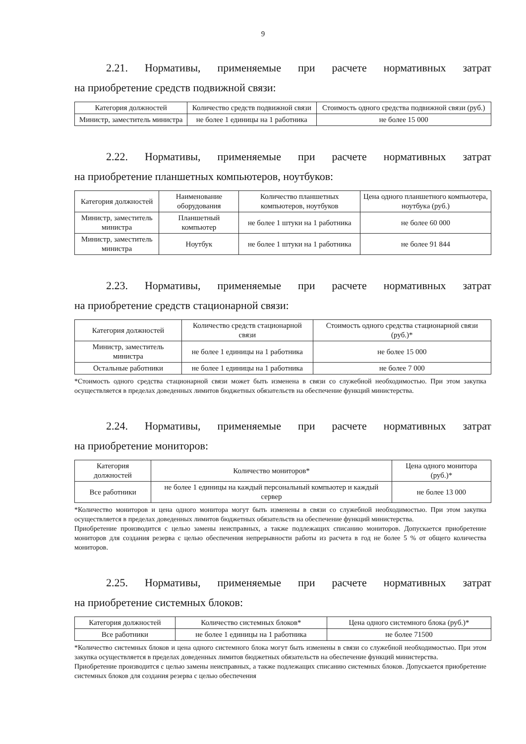9
2.21. Нормативы, применяемые при расчете нормативных затрат
на приобретение средств подвижной связи:
| Категория должностей | Количество средств подвижной связи | Стоимость одного средства подвижной связи (руб.) |
| --- | --- | --- |
| Министр, заместитель министра | не более 1 единицы на 1 работника | не более 15 000 |
2.22. Нормативы, применяемые при расчете нормативных затрат
на приобретение планшетных компьютеров, ноутбуков:
| Категория должностей | Наименование оборудования | Количество планшетных компьютеров, ноутбуков | Цена одного планшетного компьютера, ноутбука (руб.) |
| --- | --- | --- | --- |
| Министр, заместитель министра | Планшетный компьютер | не более 1 штуки на 1 работника | не более 60 000 |
| Министр, заместитель министра | Ноутбук | не более 1 штуки на 1 работника | не более 91 844 |
2.23. Нормативы, применяемые при расчете нормативных затрат
на приобретение средств стационарной связи:
| Категория должностей | Количество средств стационарной связи | Стоимость одного средства стационарной связи (руб.)* |
| --- | --- | --- |
| Министр, заместитель министра | не более 1 единицы на 1 работника | не более 15 000 |
| Остальные работники | не более 1 единицы на 1 работника | не более 7 000 |
*Стоимость одного средства стационарной связи может быть изменена в связи со служебной необходимостью. При этом закупка осуществляется в пределах доведенных лимитов бюджетных обязательств на обеспечение функций министерства.
2.24. Нормативы, применяемые при расчете нормативных затрат
на приобретение мониторов:
| Категория должностей | Количество мониторов* | Цена одного монитора (руб.)* |
| --- | --- | --- |
| Все работники | не более 1 единицы на каждый персональный компьютер и каждый сервер | не более 13 000 |
*Количество мониторов и цена одного монитора могут быть изменены в связи со служебной необходимостью. При этом закупка осуществляется в пределах доведенных лимитов бюджетных обязательств на обеспечение функций министерства.
Приобретение производится с целью замены неисправных, а также подлежащих списанию мониторов. Допускается приобретение мониторов для создания резерва с целью обеспечения непрерывности работы из расчета в год не более 5 % от общего количества мониторов.
2.25. Нормативы, применяемые при расчете нормативных затрат
на приобретение системных блоков:
| Категория должностей | Количество системных блоков* | Цена одного системного блока (руб.)* |
| --- | --- | --- |
| Все работники | не более 1 единицы на 1 работника | не более 71500 |
*Количество системных блоков и цена одного системного блока могут быть изменены в связи со служебной необходимостью. При этом закупка осуществляется в пределах доведенных лимитов бюджетных обязательств на обеспечение функций министерства.
Приобретение производится с целью замены неисправных, а также подлежащих списанию системных блоков. Допускается приобретение системных блоков для создания резерва с целью обеспечения